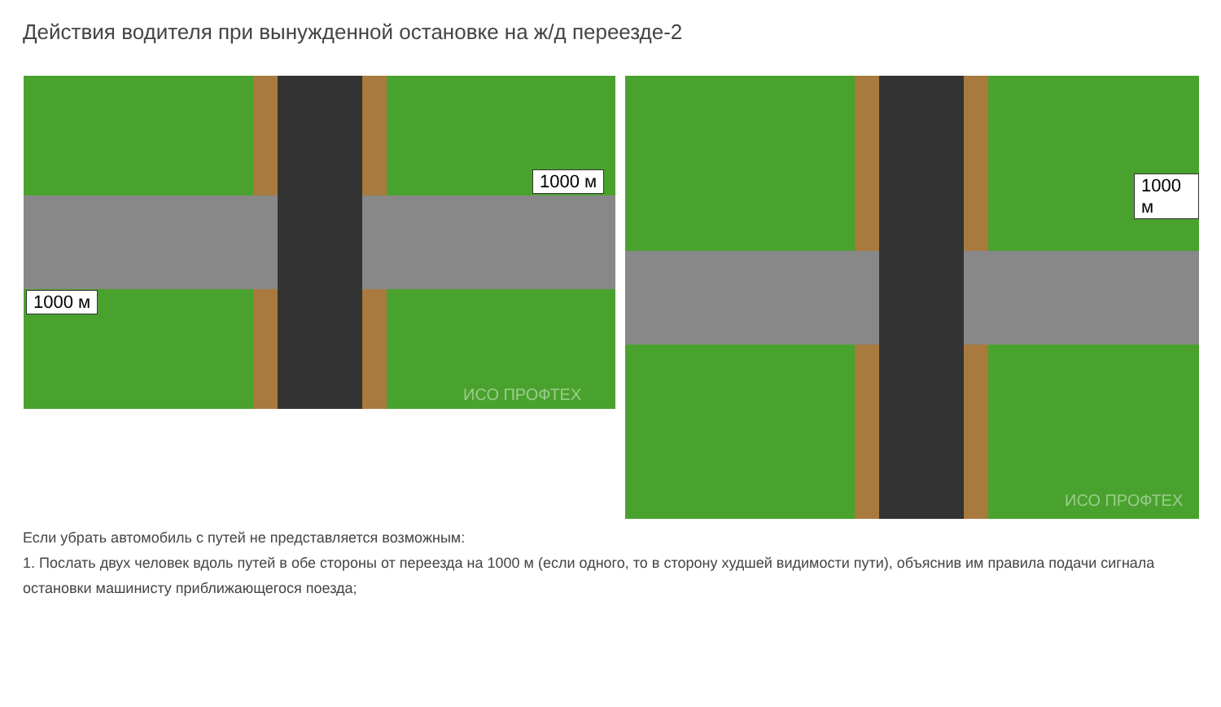Действия водителя при вынужденной остановке на ж/д переезде-2
1000 м
1000 м
ИСО ПРОФТЕХ
1000 м
ИСО ПРОФТЕХ
Если убрать автомобиль с путей не представляется возможным:
1. Послать двух человек вдоль путей в обе стороны от переезда на 1000 м (если одного, то в сторону худшей видимости пути), объяснив им правила подачи сигнала остановки машинисту приближающегося поезда;